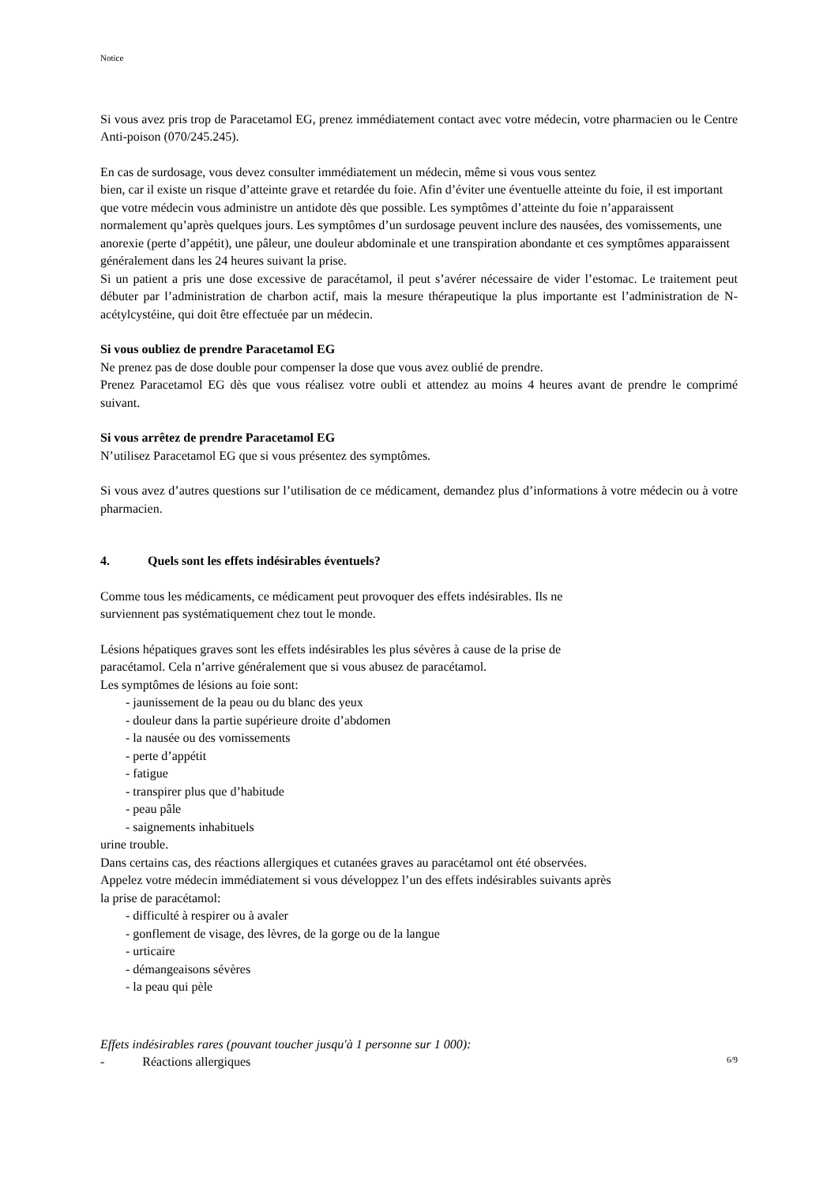Notice
Si vous avez pris trop de Paracetamol EG, prenez immédiatement contact avec votre médecin, votre pharmacien ou le Centre Anti-poison (070/245.245).
En cas de surdosage, vous devez consulter immédiatement un médecin, même si vous vous sentez
bien, car il existe un risque d’atteinte grave et retardée du foie. Afin d’éviter une éventuelle atteinte du foie, il est important que votre médecin vous administre un antidote dès que possible. Les symptômes d’atteinte du foie n’apparaissent normalement qu’après quelques jours. Les symptômes d’un surdosage peuvent inclure des nausées, des vomissements, une anorexie (perte d’appétit), une pâleur, une douleur abdominale et une transpiration abondante et ces symptômes apparaissent généralement dans les 24 heures suivant la prise.
Si un patient a pris une dose excessive de paracétamol, il peut s’avérer nécessaire de vider l’estomac. Le traitement peut débuter par l’administration de charbon actif, mais la mesure thérapeutique la plus importante est l’administration de N-acétylcystéine, qui doit être effectuée par un médecin.
Si vous oubliez de prendre Paracetamol EG
Ne prenez pas de dose double pour compenser la dose que vous avez oublié de prendre.
Prenez Paracetamol EG dès que vous réalisez votre oubli et attendez au moins 4 heures avant de prendre le comprimé suivant.
Si vous arrêtez de prendre Paracetamol EG
N’utilisez Paracetamol EG que si vous présentez des symptômes.
Si vous avez d’autres questions sur l’utilisation de ce médicament, demandez plus d’informations à votre médecin ou à votre pharmacien.
4. Quels sont les effets indésirables éventuels?
Comme tous les médicaments, ce médicament peut provoquer des effets indésirables. Ils ne
surviennent pas systématiquement chez tout le monde.
Lésions hépatiques graves sont les effets indésirables les plus sévères à cause de la prise de
paracétamol. Cela n’arrive généralement que si vous abusez de paracétamol.
Les symptômes de lésions au foie sont:
- jaunissement de la peau ou du blanc des yeux
- douleur dans la partie supérieure droite d’abdomen
- la nausée ou des vomissements
- perte d’appétit
- fatigue
- transpirer plus que d’habitude
- peau pâle
- saignements inhabituels
urine trouble.
Dans certains cas, des réactions allergiques et cutanées graves au paracétamol ont été observées.
Appelez votre médecin immédiatement si vous développez l’un des effets indésirables suivants après
la prise de paracétamol:
- difficulté à respirer ou à avaler
- gonflement de visage, des lèvres, de la gorge ou de la langue
- urticaire
- démangeaisons sévères
- la peau qui pèle
Effets indésirables rares (pouvant toucher jusqu'à 1 personne sur 1 000):
- Réactions allergiques
6/9